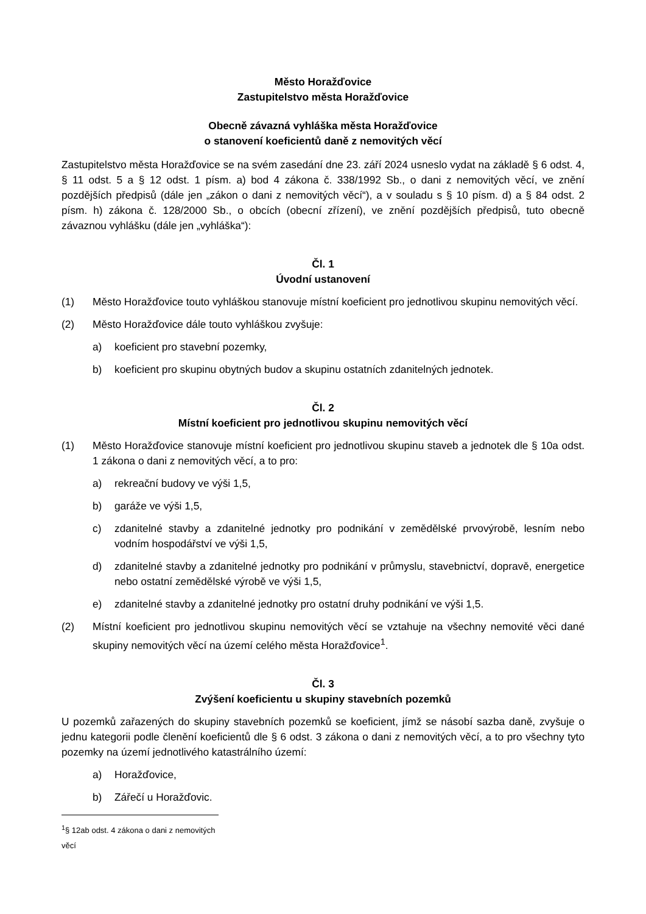Město Horažďovice
Zastupitelstvo města Horažďovice
Obecně závazná vyhláška města Horažďovice
o stanovení koeficientů daně z nemovitých věcí
Zastupitelstvo města Horažďovice se na svém zasedání dne 23. září 2024 usneslo vydat na základě § 6 odst. 4, § 11 odst. 5 a § 12 odst. 1 písm. a) bod 4 zákona č. 338/1992 Sb., o dani z nemovitých věcí, ve znění pozdějších předpisů (dále jen „zákon o dani z nemovitých věcí“), a v souladu s § 10 písm. d) a § 84 odst. 2 písm. h) zákona č. 128/2000 Sb., o obcích (obecní zřízení), ve znění pozdějších předpisů, tuto obecně závaznou vyhlášku (dále jen „vyhláška“):
Čl. 1
Úvodní ustanovení
(1) Město Horažďovice touto vyhláškou stanovuje místní koeficient pro jednotlivou skupinu nemovitých věcí.
(2) Město Horažďovice dále touto vyhláškou zvyšuje:
a) koeficient pro stavební pozemky,
b) koeficient pro skupinu obytných budov a skupinu ostatních zdanitelných jednotek.
Čl. 2
Místní koeficient pro jednotlivou skupinu nemovitých věcí
(1) Město Horažďovice stanovuje místní koeficient pro jednotlivou skupinu staveb a jednotek dle § 10a odst. 1 zákona o dani z nemovitých věcí, a to pro:
a) rekreační budovy ve výši 1,5,
b) garáže ve výši 1,5,
c) zdanitelné stavby a zdanitelné jednotky pro podnikání v zemědělské prvovýrobě, lesním nebo vodním hospodářství ve výši 1,5,
d) zdanitelné stavby a zdanitelné jednotky pro podnikání v průmyslu, stavebnictví, dopravě, energetice nebo ostatní zemědělské výrobě ve výši 1,5,
e) zdanitelné stavby a zdanitelné jednotky pro ostatní druhy podnikání ve výši 1,5.
(2) Místní koeficient pro jednotlivou skupinu nemovitých věcí se vztahuje na všechny nemovité věci dané skupiny nemovitých věcí na území celého města Horažďovice<sup>1</sup>.
Čl. 3
Zvýšení koeficientu u skupiny stavebních pozemků
U pozemků zařazených do skupiny stavebních pozemků se koeficient, jímž se násobí sazba daně, zvyšuje o jednu kategorii podle členění koeficientů dle § 6 odst. 3 zákona o dani z nemovitých věcí, a to pro všechny tyto pozemky na území jednotlivého katastrálního území:
a) Horažďovice,
b) Zářečí u Horažďovic.
<sup>1</sup> § 12ab odst. 4 zákona o dani z nemovitých věcí